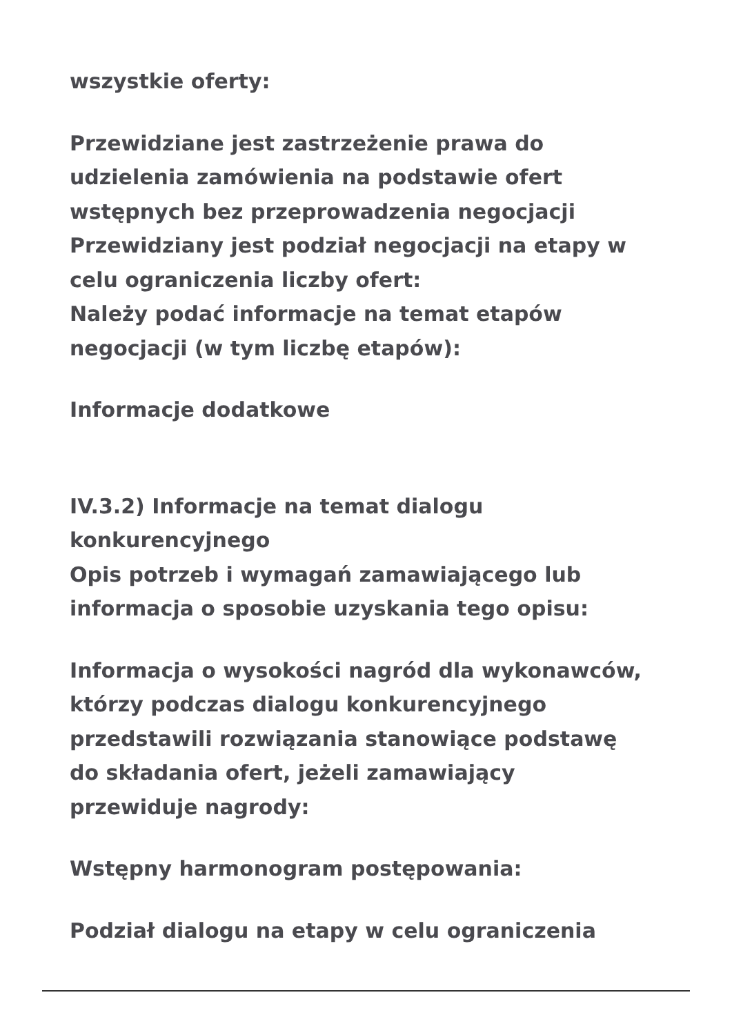wszystkie oferty:
Przewidziane jest zastrzeżenie prawa do udzielenia zamówienia na podstawie ofert wstępnych bez przeprowadzenia negocjacji
Przewidziany jest podział negocjacji na etapy w celu ograniczenia liczby ofert:
Należy podać informacje na temat etapów negocjacji (w tym liczbę etapów):
Informacje dodatkowe
IV.3.2) Informacje na temat dialogu konkurencyjnego
Opis potrzeb i wymagań zamawiającego lub informacja o sposobie uzyskania tego opisu:
Informacja o wysokości nagród dla wykonawców, którzy podczas dialogu konkurencyjnego przedstawili rozwiązania stanowiące podstawę do składania ofert, jeżeli zamawiający przewiduje nagrody:
Wstępny harmonogram postępowania:
Podział dialogu na etapy w celu ograniczenia